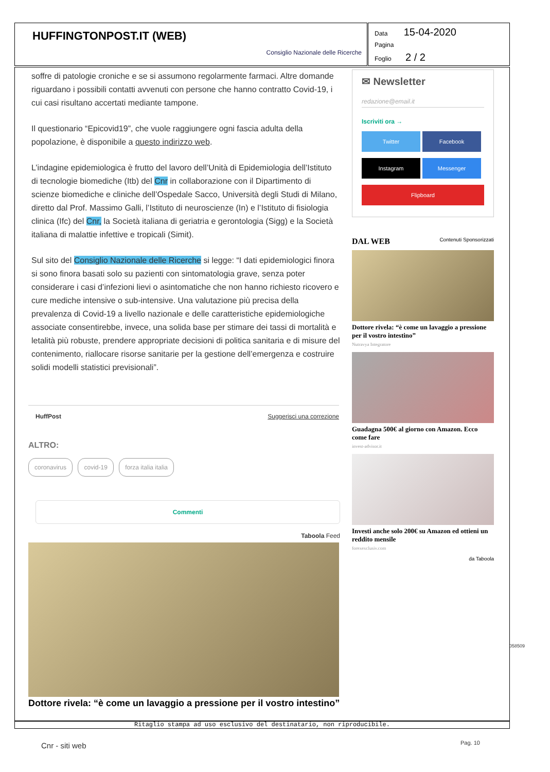HUFFINGTONPOST.IT (WEB)
Consiglio Nazionale delle Ricerche
Data 15-04-2020
Pagina
Foglio 2 / 2
soffre di patologie croniche e se si assumono regolarmente farmaci. Altre domande riguardano i possibili contatti avvenuti con persone che hanno contratto Covid-19, i cui casi risultano accertati mediante tampone.
Il questionario “Epicovid19”, che vuole raggiungere ogni fascia adulta della popolazione, è disponibile a questo indirizzo web.
L’indagine epidemiologica è frutto del lavoro dell’Unità di Epidemiologia dell’Istituto di tecnologie biomediche (Itb) del Cnr in collaborazione con il Dipartimento di scienze biomediche e cliniche dell’Ospedale Sacco, Università degli Studi di Milano, diretto dal Prof. Massimo Galli, l’Istituto di neuroscienze (In) e l’Istituto di fisiologia clinica (Ifc) del Cnr, la Società italiana di geriatria e gerontologia (Sigg) e la Società italiana di malattie infettive e tropicali (Simit).
Sul sito del Consiglio Nazionale delle Ricerche si legge: “I dati epidemiologici finora si sono finora basati solo su pazienti con sintomatologia grave, senza poter considerare i casi d’infezioni lievi o asintomatiche che non hanno richiesto ricovero e cure mediche intensive o sub-intensive. Una valutazione più precisa della prevalenza di Covid-19 a livello nazionale e delle caratteristiche epidemiologiche associate consentirebbe, invece, una solida base per stimare dei tassi di mortalità e letalità più robuste, prendere appropriate decisioni di politica sanitaria e di misure del contenimento, riallocare risorse sanitarie per la gestione dell’emergenza e costruire solidi modelli statistici previsionali”.
HuffPost Suggerisci una correzione
ALTRO:
coronavirus covid-19 forza italia italia
Commenti
Taboola Feed
Dottore rivela: “è come un lavaggio a pressione per il vostro intestino”
✉ Newsletter
redazione@email.it
Iscriviti ora →
Twitter Facebook Instagram Messenger Flipboard
DAL WEB Contenuti Sponsorizzati
Dottore rivela: “è come un lavaggio a pressione per il vostro intestino”
Nutravya Integratore
Guadagna 500€ al giorno con Amazon. Ecco come fare
invest-advisor.it
Investi anche solo 200€ su Amazon ed ottieni un reddito mensile
forexexclusiv.com
da Taboola
Ritaglio stampa ad uso esclusivo del destinatario, non riproducibile.
Cnr - siti web Pag. 10
058509